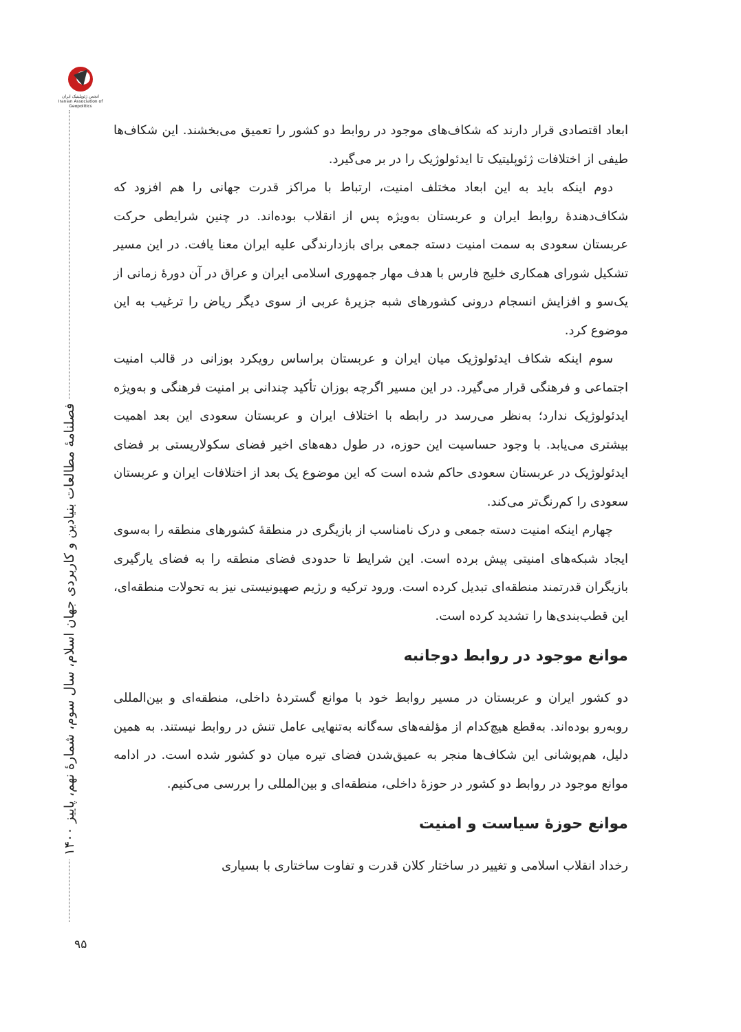انجمن ژئوپلیتیک ایران Iranian Association of Geopolitics
فصلنامهٔ مطالعات بنیادین و کاربردی جهان اسلام، سال سوم، شمارهٔ نهم، پاییز ۱۴۰۰
۹۵
ابعاد اقتصادی قرار دارند که شکاف‌های موجود در روابط دو کشور را تعمیق می‌بخشند. این شکاف‌ها طیفی از اختلافات ژئوپلیتیک تا ایدئولوژیک را در بر می‌گیرد.
دوم اینکه باید به این ابعاد مختلف امنیت، ارتباط با مراکز قدرت جهانی را هم افزود که شکاف‌دهندهٔ روابط ایران و عربستان به‌ویژه پس از انقلاب بوده‌اند. در چنین شرایطی حرکت عربستان سعودی به سمت امنیت دسته جمعی برای بازدارندگی علیه ایران معنا یافت. در این مسیر تشکیل شورای همکاری خلیج فارس با هدف مهار جمهوری اسلامی ایران و عراق در آن دورهٔ زمانی از یک‌سو و افزایش انسجام درونی کشورهای شبه جزیرهٔ عربی از سوی دیگر ریاض را ترغیب به این موضوع کرد.
سوم اینکه شکاف ایدئولوژیک میان ایران و عربستان براساس رویکرد بوزانی در قالب امنیت اجتماعی و فرهنگی قرار می‌گیرد. در این مسیر اگرچه بوزان تأکید چندانی بر امنیت فرهنگی و به‌ویژه ایدئولوژیک ندارد؛ به‌نظر می‌رسد در رابطه با اختلاف ایران و عربستان سعودی این بعد اهمیت بیشتری می‌یابد. با وجود حساسیت این حوزه، در طول دهه‌های اخیر فضای سکولاریستی بر فضای ایدئولوژیک در عربستان سعودی حاکم شده است که این موضوع یک بعد از اختلافات ایران و عربستان سعودی را کم‌رنگ‌تر می‌کند.
چهارم اینکه امنیت دسته جمعی و درک نامناسب از بازیگری در منطقهٔ کشورهای منطقه را به‌سوی ایجاد شبکه‌های امنیتی پیش برده است. این شرایط تا حدودی فضای منطقه را به فضای یارگیری بازیگران قدرتمند منطقه‌ای تبدیل کرده است. ورود ترکیه و رژیم صهیونیستی نیز به تحولات منطقه‌ای، این قطب‌بندی‌ها را تشدید کرده است.
موانع موجود در روابط دوجانبه
دو کشور ایران و عربستان در مسیر روابط خود با موانع گستردهٔ داخلی، منطقه‌ای و بین‌المللی روبه‌رو بوده‌اند. به‌قطع هیچ‌کدام از مؤلفه‌های سه‌گانه به‌تنهایی عامل تنش در روابط نیستند. به همین دلیل، هم‌پوشانی این شکاف‌ها منجر به عمیق‌شدن فضای تیره میان دو کشور شده است. در ادامه موانع موجود در روابط دو کشور در حوزهٔ داخلی، منطقه‌ای و بین‌المللی را بررسی می‌کنیم.
موانع حوزهٔ سیاست و امنیت
رخداد انقلاب اسلامی و تغییر در ساختار کلان قدرت و تفاوت ساختاری با بسیاری